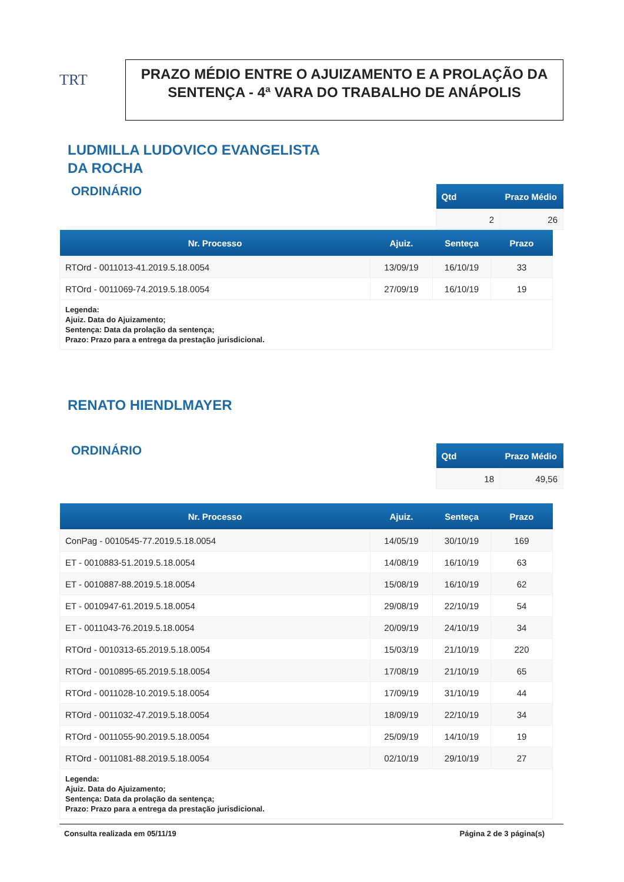TRT
PRAZO MÉDIO ENTRE O AJUIZAMENTO E A PROLAÇÃO DA SENTENÇA - 4ª VARA DO TRABALHO DE ANÁPOLIS
LUDMILLA LUDOVICO EVANGELISTA
DA ROCHA
ORDINÁRIO
| Qtd | Prazo Médio |
| --- | --- |
| 2 | 26 |
| Nr. Processo | Ajuiz. | Senteça | Prazo |
| --- | --- | --- | --- |
| RTOrd - 0011013-41.2019.5.18.0054 | 13/09/19 | 16/10/19 | 33 |
| RTOrd - 0011069-74.2019.5.18.0054 | 27/09/19 | 16/10/19 | 19 |
| Legenda: Ajuiz. Data do Ajuizamento; Sentença: Data da prolação da sentença; Prazo: Prazo para a entrega da prestação jurisdicional. | | | |
RENATO HIENDLMAYER
ORDINÁRIO
| Qtd | Prazo Médio |
| --- | --- |
| 18 | 49,56 |
| Nr. Processo | Ajuiz. | Senteça | Prazo |
| --- | --- | --- | --- |
| ConPag - 0010545-77.2019.5.18.0054 | 14/05/19 | 30/10/19 | 169 |
| ET - 0010883-51.2019.5.18.0054 | 14/08/19 | 16/10/19 | 63 |
| ET - 0010887-88.2019.5.18.0054 | 15/08/19 | 16/10/19 | 62 |
| ET - 0010947-61.2019.5.18.0054 | 29/08/19 | 22/10/19 | 54 |
| ET - 0011043-76.2019.5.18.0054 | 20/09/19 | 24/10/19 | 34 |
| RTOrd - 0010313-65.2019.5.18.0054 | 15/03/19 | 21/10/19 | 220 |
| RTOrd - 0010895-65.2019.5.18.0054 | 17/08/19 | 21/10/19 | 65 |
| RTOrd - 0011028-10.2019.5.18.0054 | 17/09/19 | 31/10/19 | 44 |
| RTOrd - 0011032-47.2019.5.18.0054 | 18/09/19 | 22/10/19 | 34 |
| RTOrd - 0011055-90.2019.5.18.0054 | 25/09/19 | 14/10/19 | 19 |
| RTOrd - 0011081-88.2019.5.18.0054 | 02/10/19 | 29/10/19 | 27 |
| Legenda: Ajuiz. Data do Ajuizamento; Sentença: Data da prolação da sentença; Prazo: Prazo para a entrega da prestação jurisdicional. | | | |
Consulta realizada em 05/11/19 Página 2 de 3 página(s)